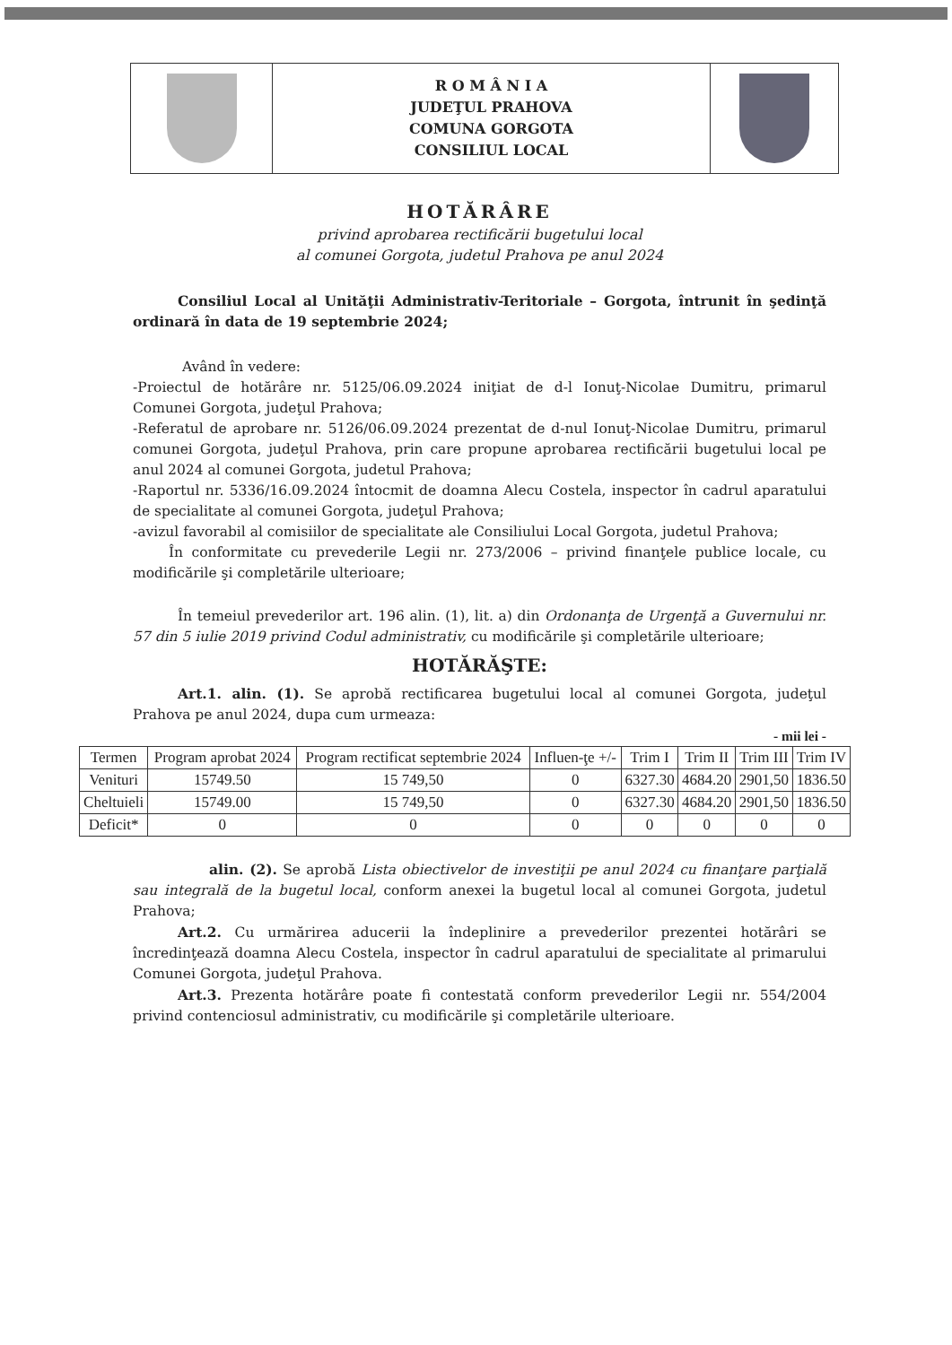| | R O M Â N I A JUDEŢUL PRAHOVA COMUNA GORGOTA CONSILIUL LOCAL | |
HOTĂRÂRE
privind aprobarea rectificării bugetului local
al comunei Gorgota, judetul Prahova pe anul 2024
Consiliul Local al Unităţii Administrativ-Teritoriale – Gorgota, întrunit în şedinţă ordinară în data de 19 septembrie 2024;
Având în vedere:
-Proiectul de hotărâre nr. 5125/06.09.2024 iniţiat de d-l Ionuţ-Nicolae Dumitru, primarul Comunei Gorgota, judeţul Prahova;
-Referatul de aprobare nr. 5126/06.09.2024 prezentat de d-nul Ionuţ-Nicolae Dumitru, primarul comunei Gorgota, judeţul Prahova, prin care propune aprobarea rectificării bugetului local pe anul 2024 al comunei Gorgota, judetul Prahova;
-Raportul nr. 5336/16.09.2024 întocmit de doamna Alecu Costela, inspector în cadrul aparatului de specialitate al comunei Gorgota, judeţul Prahova;
-avizul favorabil al comisiilor de specialitate ale Consiliului Local Gorgota, judetul Prahova;
În conformitate cu prevederile Legii nr. 273/2006 – privind finanţele publice locale, cu modificările şi completările ulterioare;
În temeiul prevederilor art. 196 alin. (1), lit. a) din Ordonanţa de Urgenţă a Guvernului nr. 57 din 5 iulie 2019 privind Codul administrativ, cu modificările şi completările ulterioare;
HOTĂRĂŞTE:
Art.1. alin. (1). Se aprobă rectificarea bugetului local al comunei Gorgota, judeţul Prahova pe anul 2024, dupa cum urmeaza:
- mii lei -
| Termen | Program aprobat 2024 | Program rectificat septembrie 2024 | Influen-ţe +/- | Trim I | Trim II | Trim III | Trim IV |
| --- | --- | --- | --- | --- | --- | --- | --- |
| Venituri | 15749.50 | 15 749,50 | 0 | 6327.30 | 4684.20 | 2901,50 | 1836.50 |
| Cheltuieli | 15749.00 | 15 749,50 | 0 | 6327.30 | 4684.20 | 2901,50 | 1836.50 |
| Deficit* | 0 | 0 | 0 | 0 | 0 | 0 | 0 |
alin. (2). Se aprobă Lista obiectivelor de investiţii pe anul 2024 cu finanţare parţială sau integrală de la bugetul local, conform anexei la bugetul local al comunei Gorgota, judetul Prahova;
Art.2. Cu urmărirea aducerii la îndeplinire a prevederilor prezentei hotărâri se încredinţează doamna Alecu Costela, inspector în cadrul aparatului de specialitate al primarului Comunei Gorgota, judeţul Prahova.
Art.3. Prezenta hotărâre poate fi contestată conform prevederilor Legii nr. 554/2004 privind contenciosul administrativ, cu modificările şi completările ulterioare.